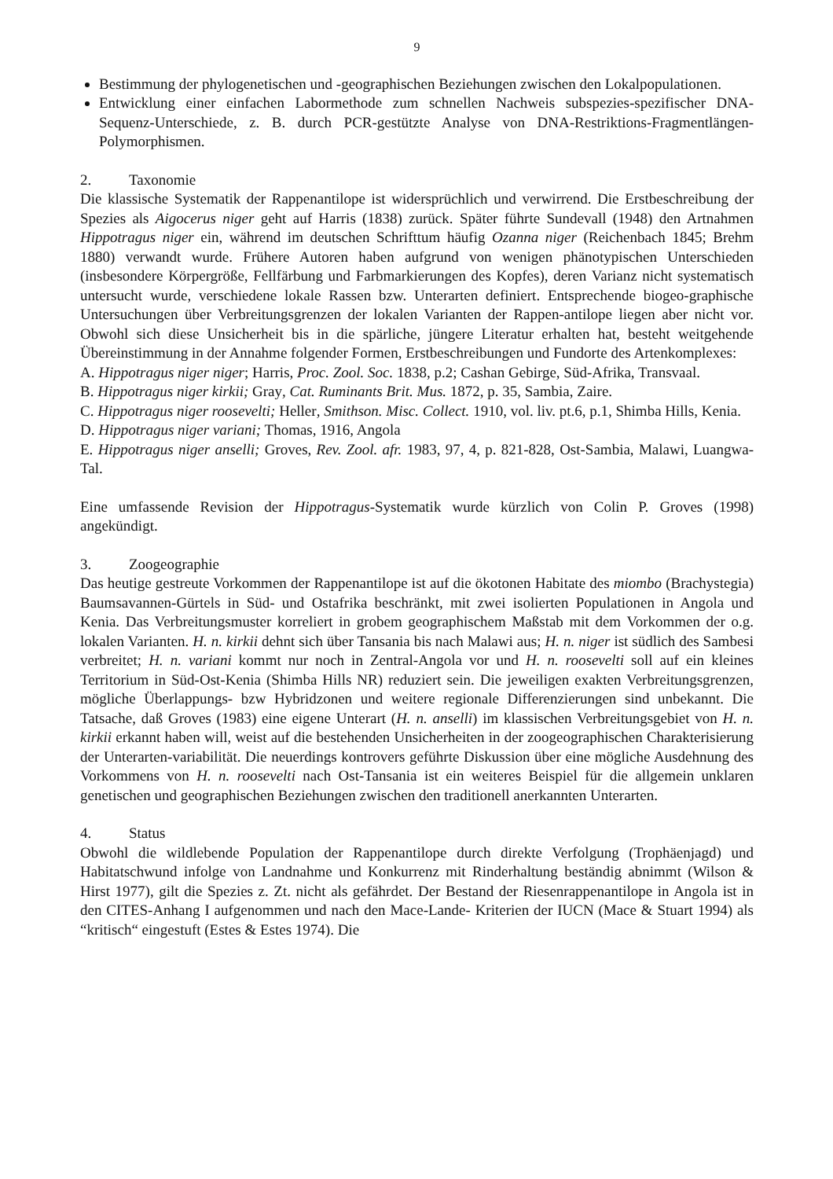9
Bestimmung der phylogenetischen und -geographischen Beziehungen zwischen den Lokalpopulationen.
Entwicklung einer einfachen Labormethode zum schnellen Nachweis subspezies-spezifischer DNA-Sequenz-Unterschiede, z. B. durch PCR-gestützte Analyse von DNA-Restriktions-Fragmentlängen-Polymorphismen.
2. Taxonomie
Die klassische Systematik der Rappenantilope ist widersprüchlich und verwirrend. Die Erstbeschreibung der Spezies als Aigocerus niger geht auf Harris (1838) zurück. Später führte Sundevall (1948) den Artnahmen Hippotragus niger ein, während im deutschen Schrifttum häufig Ozanna niger (Reichenbach 1845; Brehm 1880) verwandt wurde. Frühere Autoren haben aufgrund von wenigen phänotypischen Unterschieden (insbesondere Körpergröße, Fellfärbung und Farbmarkierungen des Kopfes), deren Varianz nicht systematisch untersucht wurde, verschiedene lokale Rassen bzw. Unterarten definiert. Entsprechende biogeo-graphische Untersuchungen über Verbreitungsgrenzen der lokalen Varianten der Rappen-antilope liegen aber nicht vor. Obwohl sich diese Unsicherheit bis in die spärliche, jüngere Literatur erhalten hat, besteht weitgehende Übereinstimmung in der Annahme folgender Formen, Erstbeschreibungen und Fundorte des Artenkomplexes:
A. Hippotragus niger niger; Harris, Proc. Zool. Soc. 1838, p.2; Cashan Gebirge, Süd-Afrika, Transvaal.
B. Hippotragus niger kirkii; Gray, Cat. Ruminants Brit. Mus. 1872, p. 35, Sambia, Zaire.
C. Hippotragus niger roosevelti; Heller, Smithson. Misc. Collect. 1910, vol. liv. pt.6, p.1, Shimba Hills, Kenia.
D. Hippotragus niger variani; Thomas, 1916, Angola
E. Hippotragus niger anselli; Groves, Rev. Zool. afr. 1983, 97, 4, p. 821-828, Ost-Sambia, Malawi, Luangwa-Tal.
Eine umfassende Revision der Hippotragus-Systematik wurde kürzlich von Colin P. Groves (1998) angekündigt.
3. Zoogeographie
Das heutige gestreute Vorkommen der Rappenantilope ist auf die ökotonen Habitate des miombo (Brachystegia) Baumsavannen-Gürtels in Süd- und Ostafrika beschränkt, mit zwei isolierten Populationen in Angola und Kenia. Das Verbreitungsmuster korreliert in grobem geographischem Maßstab mit dem Vorkommen der o.g. lokalen Varianten. H. n. kirkii dehnt sich über Tansania bis nach Malawi aus; H. n. niger ist südlich des Sambesi verbreitet; H. n. variani kommt nur noch in Zentral-Angola vor und H. n. roosevelti soll auf ein kleines Territorium in Süd-Ost-Kenia (Shimba Hills NR) reduziert sein. Die jeweiligen exakten Verbreitungsgrenzen, mögliche Überlappungs- bzw Hybridzonen und weitere regionale Differenzierungen sind unbekannt. Die Tatsache, daß Groves (1983) eine eigene Unterart (H. n. anselli) im klassischen Verbreitungsgebiet von H. n. kirkii erkannt haben will, weist auf die bestehenden Unsicherheiten in der zoogeographischen Charakterisierung der Unterarten-variabilität. Die neuerdings kontrovers geführte Diskussion über eine mögliche Ausdehnung des Vorkommens von H. n. roosevelti nach Ost-Tansania ist ein weiteres Beispiel für die allgemein unklaren genetischen und geographischen Beziehungen zwischen den traditionell anerkannten Unterarten.
4. Status
Obwohl die wildlebende Population der Rappenantilope durch direkte Verfolgung (Trophäenjagd) und Habitatschwund infolge von Landnahme und Konkurrenz mit Rinderhaltung beständig abnimmt (Wilson & Hirst 1977), gilt die Spezies z. Zt. nicht als gefährdet. Der Bestand der Riesenrappenantilope in Angola ist in den CITES-Anhang I aufgenommen und nach den Mace-Lande- Kriterien der IUCN (Mace & Stuart 1994) als “kritisch“ eingestuft (Estes & Estes 1974). Die